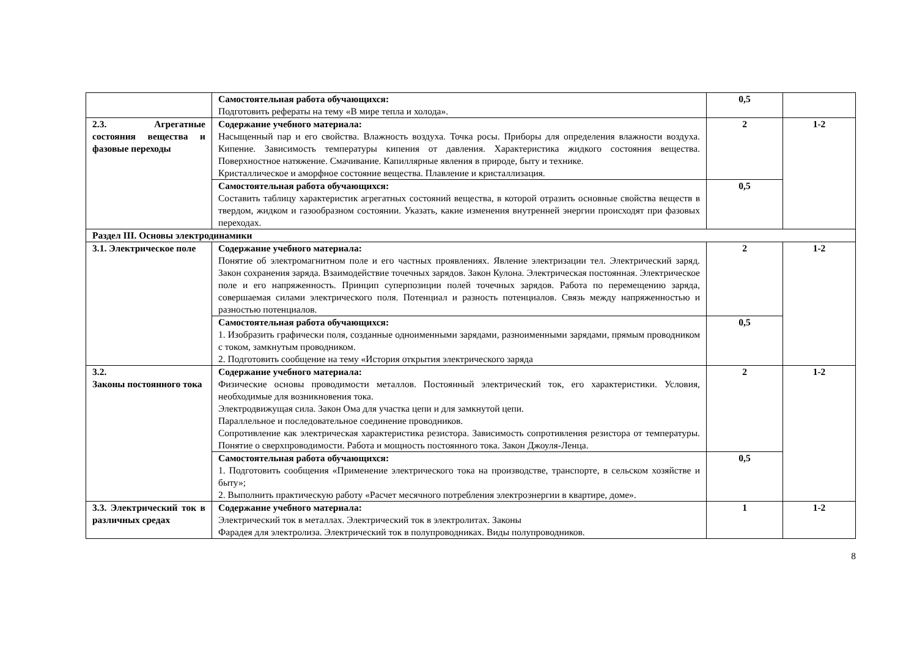| | Самостоятельная работа обучающихся: Подготовить рефераты на тему «В мире тепла и холода». | 0,5 | |
| 2.3. Агрегатные состояния вещества и фазовые переходы | Содержание учебного материала: Насыщенный пар и его свойства. Влажность воздуха. Точка росы. Приборы для определения влажности воздуха. Кипение. Зависимость температуры кипения от давления. Характеристика жидкого состояния вещества. Поверхностное натяжение. Смачивание. Капиллярные явления в природе, быту и технике. Кристаллическое и аморфное состояние вещества. Плавление и кристаллизация. | 2 | 1-2 |
| | Самостоятельная работа обучающихся: Составить таблицу характеристик агрегатных состояний вещества, в которой отразить основные свойства веществ в твердом, жидком и газообразном состоянии. Указать, какие изменения внутренней энергии происходят при фазовых переходах. | 0,5 | |
| Раздел III. Основы электродинамики | | | |
| 3.1. Электрическое поле | Содержание учебного материала: Понятие об электромагнитном поле и его частных проявлениях. Явление электризации тел. Электрический заряд. Закон сохранения заряда. Взаимодействие точечных зарядов. Закон Кулона. Электрическая постоянная. Электрическое поле и его напряженность. Принцип суперпозиции полей точечных зарядов. Работа по перемещению заряда, совершаемая силами электрического поля. Потенциал и разность потенциалов. Связь между напряженностью и разностью потенциалов. | 2 | 1-2 |
| | Самостоятельная работа обучающихся: 1. Изобразить графически поля, созданные одноименными зарядами, разноименными зарядами, прямым проводником с током, замкнутым проводником. 2. Подготовить сообщение на тему «История открытия электрического заряда | 0,5 | |
| 3.2. Законы постоянного тока | Содержание учебного материала: Физические основы проводимости металлов. Постоянный электрический ток, его характеристики. Условия, необходимые для возникновения тока. Электродвижущая сила. Закон Ома для участка цепи и для замкнутой цепи. Параллельное и последовательное соединение проводников. Сопротивление как электрическая характеристика резистора. Зависимость сопротивления резистора от температуры. Понятие о сверхпроводимости. Работа и мощность постоянного тока. Закон Джоуля-Ленца. | 2 | 1-2 |
| | Самостоятельная работа обучающихся: 1. Подготовить сообщения «Применение электрического тока на производстве, транспорте, в сельском хозяйстве и быту»; 2. Выполнить практическую работу «Расчет месячного потребления электроэнергии в квартире, доме». | 0,5 | |
| 3.3. Электрический ток в различных средах | Содержание учебного материала: Электрический ток в металлах. Электрический ток в электролитах. Законы Фарадея для электролиза. Электрический ток в полупроводниках. Виды полупроводников. | 1 | 1-2 |
8